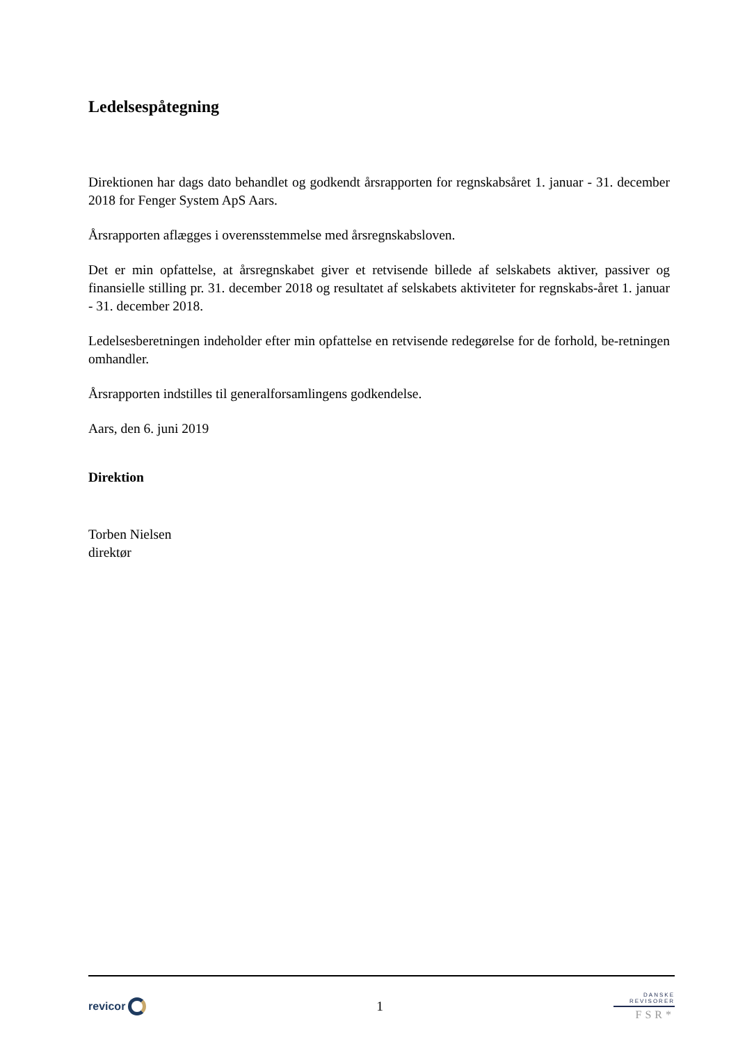Ledelsespåtegning
Direktionen har dags dato behandlet og godkendt årsrapporten for regnskabsåret 1. januar - 31. december 2018 for Fenger System ApS Aars.
Årsrapporten aflægges i overensstemmelse med årsregnskabsloven.
Det er min opfattelse, at årsregnskabet giver et retvisende billede af selskabets aktiver, passiver og finansielle stilling pr. 31. december 2018 og resultatet af selskabets aktiviteter for regnskabs-året 1. januar - 31. december 2018.
Ledelsesberetningen indeholder efter min opfattelse en retvisende redegørelse for de forhold, be-retningen omhandler.
Årsrapporten indstilles til generalforsamlingens godkendelse.
Aars, den 6. juni 2019
Direktion
Torben Nielsen
direktør
revicor
1
DANSKE
REVISORER
FSR*